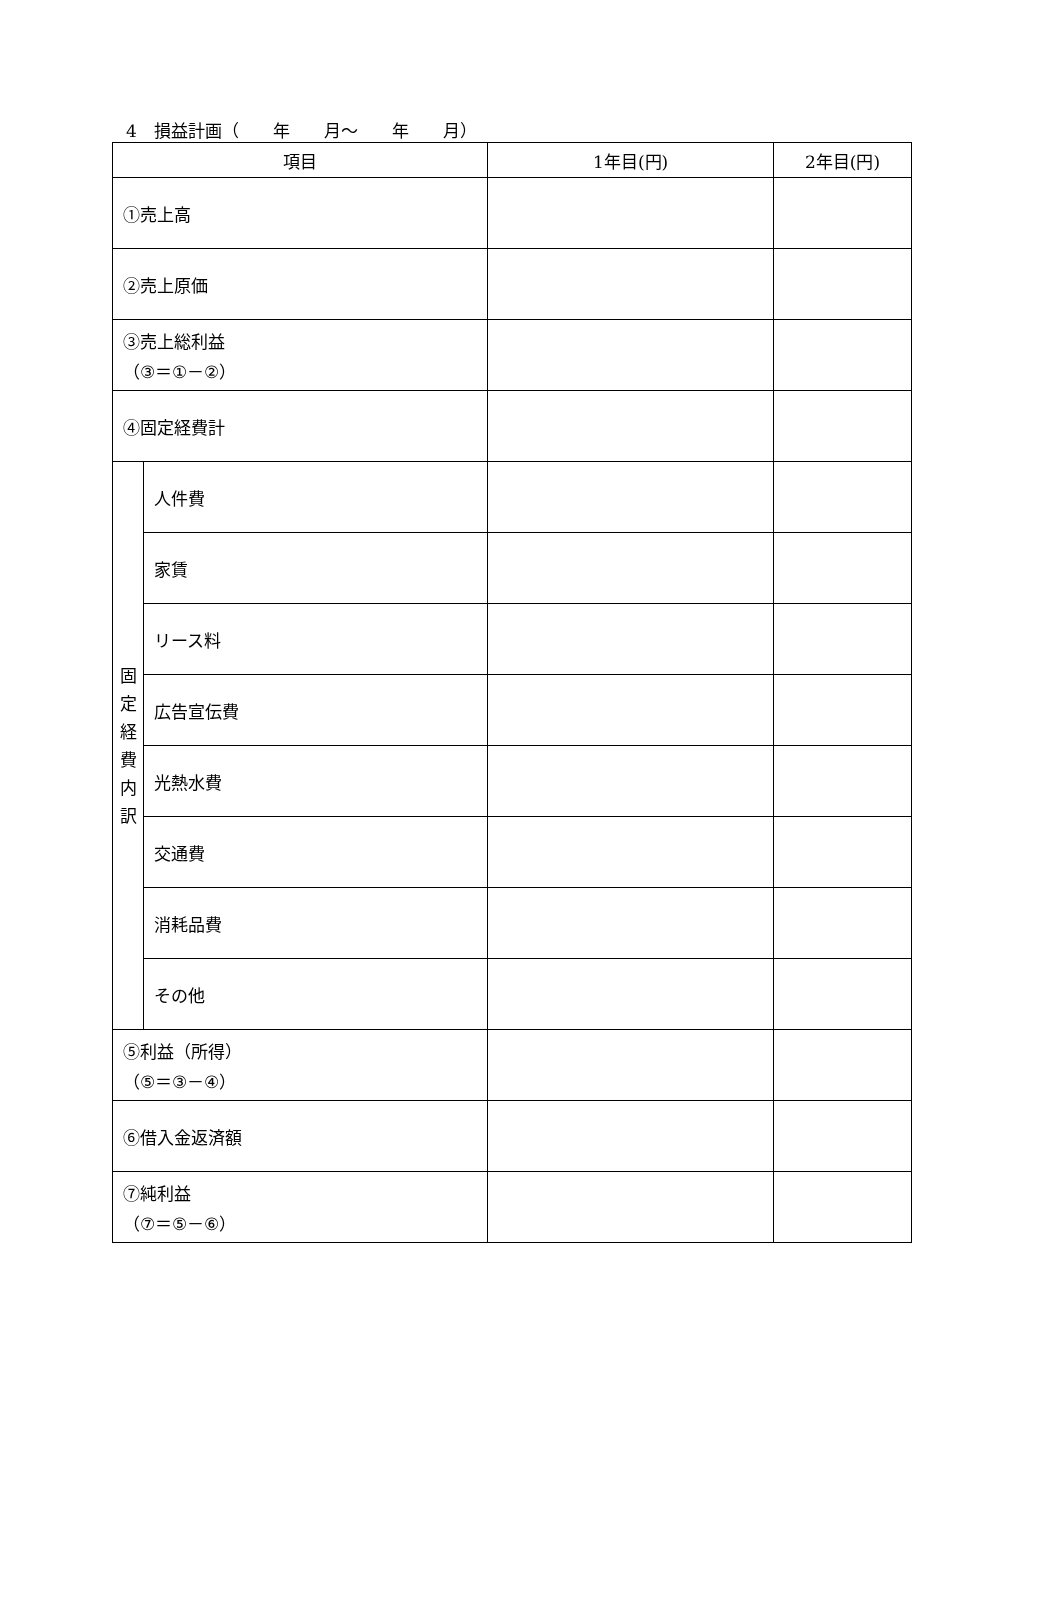4　損益計画（　　年　　月～　　年　　月）
| 項目 | | 1年目(円) | 2年目(円) |
| --- | --- | --- | --- |
| ①売上高 | | | |
| ②売上原価 | | | |
| ③売上総利益 （③＝①－②） | | | |
| ④固定経費計 | | | |
| 固 定 経 費 内 訳 | 人件費 | | |
| | 家賃 | | |
| | リース料 | | |
| | 広告宣伝費 | | |
| | 光熱水費 | | |
| | 交通費 | | |
| | 消耗品費 | | |
| | その他 | | |
| ⑤利益（所得） （⑤＝③－④） | | | |
| ⑥借入金返済額 | | | |
| ⑦純利益 （⑦＝⑤－⑥） | | | |